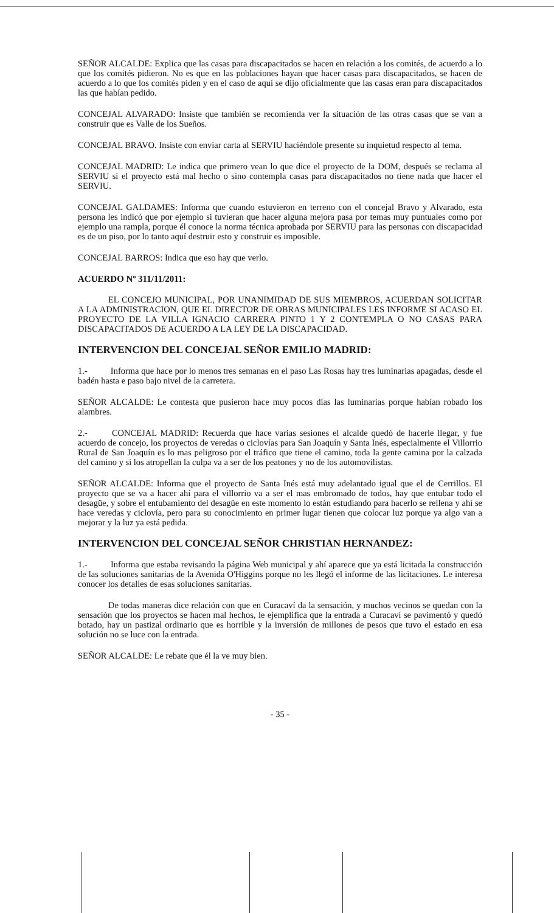SEÑOR ALCALDE: Explica que las casas para discapacitados se hacen en relación a los comités, de acuerdo a lo que los comités pidieron. No es que en las poblaciones hayan que hacer casas para discapacitados, se hacen de acuerdo a lo que los comités piden y en el caso de aquí se dijo oficialmente que las casas eran para discapacitados las que habían pedido.
CONCEJAL ALVARADO: Insiste que también se recomienda ver la situación de las otras casas que se van a construir que es Valle de los Sueños.
CONCEJAL BRAVO. Insiste con enviar carta al SERVIU haciéndole presente su inquietud respecto al tema.
CONCEJAL MADRID: Le indica que primero vean lo que dice el proyecto de la DOM, después se reclama al SERVIU si el proyecto está mal hecho o sino contempla casas para discapacitados no tiene nada que hacer el SERVIU.
CONCEJAL GALDAMES: Informa que cuando estuvieron en terreno con el concejal Bravo y Alvarado, esta persona les indicó que por ejemplo si tuvieran que hacer alguna mejora pasa por temas muy puntuales como por ejemplo una rampla, porque él conoce la norma técnica aprobada por SERVIU para las personas con discapacidad es de un piso, por lo tanto aquí destruir esto y construir es imposible.
CONCEJAL BARROS: Indica que eso hay que verlo.
ACUERDO Nº 311/11/2011:
EL CONCEJO MUNICIPAL, POR UNANIMIDAD DE SUS MIEMBROS, ACUERDAN SOLICITAR A LA ADMINISTRACION, QUE EL DIRECTOR DE OBRAS MUNICIPALES LES INFORME SI ACASO EL PROYECTO DE LA VILLA IGNACIO CARRERA PINTO 1 Y 2 CONTEMPLA O NO CASAS PARA DISCAPACITADOS DE ACUERDO A LA LEY DE LA DISCAPACIDAD.
INTERVENCION DEL CONCEJAL SEÑOR EMILIO MADRID:
1.- Informa que hace por lo menos tres semanas en el paso Las Rosas hay tres luminarias apagadas, desde el badén hasta e paso bajo nivel de la carretera.
SEÑOR ALCALDE: Le contesta que pusieron hace muy pocos días las luminarias porque habían robado los alambres.
2.- CONCEJAL MADRID: Recuerda que hace varias sesiones el alcalde quedó de hacerle llegar, y fue acuerdo de concejo, los proyectos de veredas o ciclovías para San Joaquín y Santa Inés, especialmente el Villorrio Rural de San Joaquín es lo mas peligroso por el tráfico que tiene el camino, toda la gente camina por la calzada del camino y si los atropellan la culpa va a ser de los peatones y no de los automovilistas.
SEÑOR ALCALDE: Informa que el proyecto de Santa Inés está muy adelantado igual que el de Cerrillos. El proyecto que se va a hacer ahí para el villorrio va a ser el mas embromado de todos, hay que entubar todo el desagüe, y sobre el entubamiento del desagüe en este momento lo están estudiando para hacerlo se rellena y ahí se hace veredas y ciclovía, pero para su conocimiento en primer lugar tienen que colocar luz porque ya algo van a mejorar y la luz ya está pedida.
INTERVENCION DEL CONCEJAL SEÑOR CHRISTIAN HERNANDEZ:
1.- Informa que estaba revisando la página Web municipal y ahí aparece que ya está licitada la construcción de las soluciones sanitarias de la Avenida O'Higgins porque no les llegó el informe de las licitaciones. Le interesa conocer los detalles de esas soluciones sanitarias.
De todas maneras dice relación con que en Curacaví da la sensación, y muchos vecinos se quedan con la sensación que los proyectos se hacen mal hechos, le ejemplifica que la entrada a Curacaví se pavimentó y quedó botado, hay un pastizal ordinario que es horrible y la inversión de millones de pesos que tuvo el estado en esa solución no se luce con la entrada.
SEÑOR ALCALDE: Le rebate que él la ve muy bien.
- 35 -